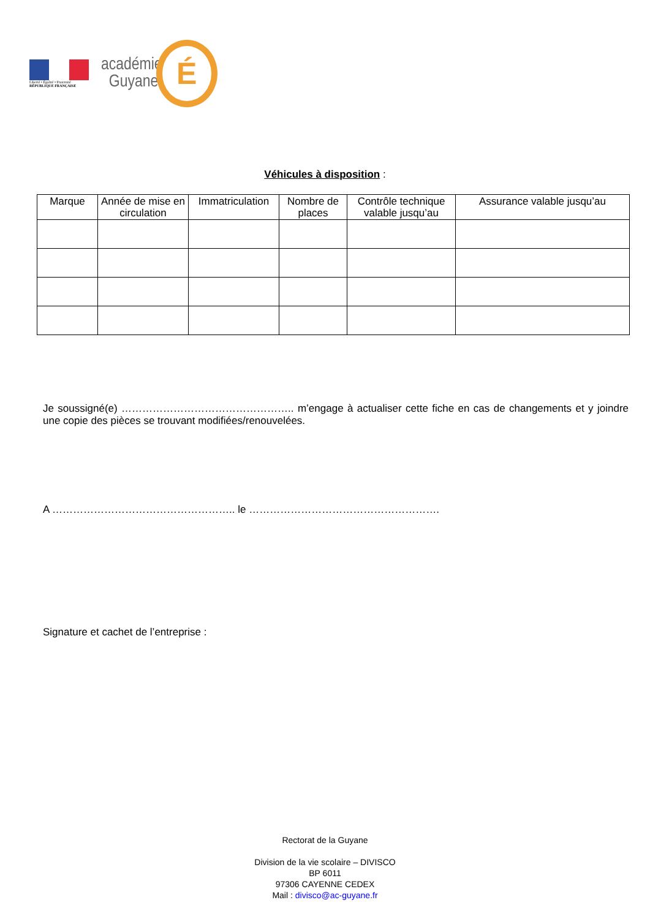Liberté • Égalité • Fraternité
RÉPUBLIQUE FRANÇAISE
académie
Guyane
É
Véhicules à disposition :
| Marque | Année de mise en circulation | Immatriculation | Nombre de places | Contrôle technique valable jusqu’au | Assurance valable jusqu’au |
| --- | --- | --- | --- | --- | --- |
Je soussigné(e) ………………………………………….. m’engage à actualiser cette fiche en cas de changements et y joindre une copie des pièces se trouvant modifiées/renouvelées.
A …………………………………………….. le ……………………………………………….
Signature et cachet de l’entreprise :
Rectorat de la Guyane
Division de la vie scolaire – DIVISCO
BP 6011
97306 CAYENNE CEDEX
Mail : divisco@ac-guyane.fr